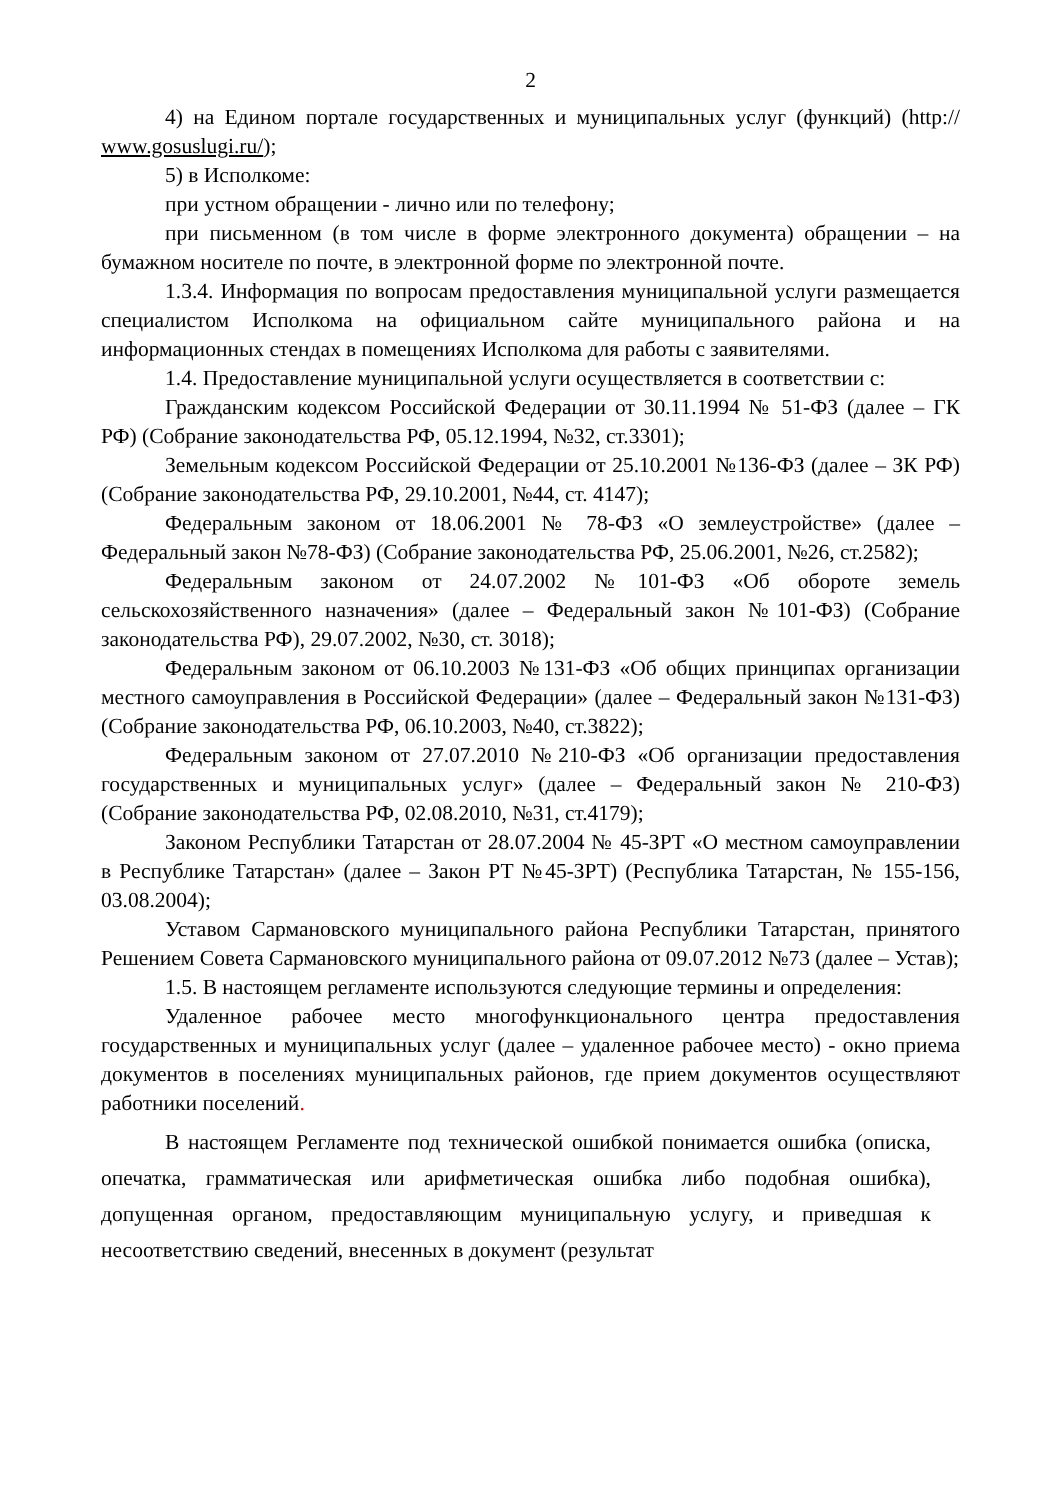2
4) на Едином портале государственных и муниципальных услуг (функций) (http:// www.gosuslugi.ru/);
5) в Исполкоме:
при устном обращении - лично или по телефону;
при письменном (в том числе в форме электронного документа) обращении – на бумажном носителе по почте, в электронной форме по электронной почте.
1.3.4. Информация по вопросам предоставления муниципальной услуги размещается специалистом Исполкома на официальном сайте муниципального района и на информационных стендах в помещениях Исполкома для работы с заявителями.
1.4. Предоставление муниципальной услуги осуществляется в соответствии с:
Гражданским кодексом Российской Федерации от 30.11.1994 № 51-ФЗ (далее – ГК РФ) (Собрание законодательства РФ, 05.12.1994, №32, ст.3301);
Земельным кодексом Российской Федерации от 25.10.2001 №136-ФЗ (далее – ЗК РФ) (Собрание законодательства РФ, 29.10.2001, №44, ст. 4147);
Федеральным законом от 18.06.2001 № 78-ФЗ «О землеустройстве» (далее – Федеральный закон №78-ФЗ) (Собрание законодательства РФ, 25.06.2001, №26, ст.2582);
Федеральным законом от 24.07.2002 №101-ФЗ «Об обороте земель сельскохозяйственного назначения» (далее – Федеральный закон №101-ФЗ) (Собрание законодательства РФ), 29.07.2002, №30, ст. 3018);
Федеральным законом от 06.10.2003 №131-ФЗ «Об общих принципах организации местного самоуправления в Российской Федерации» (далее – Федеральный закон №131-ФЗ) (Собрание законодательства РФ, 06.10.2003, №40, ст.3822);
Федеральным законом от 27.07.2010 №210-ФЗ «Об организации предоставления государственных и муниципальных услуг» (далее – Федеральный закон № 210-ФЗ) (Собрание законодательства РФ, 02.08.2010, №31, ст.4179);
Законом Республики Татарстан от 28.07.2004 № 45-ЗРТ «О местном самоуправлении в Республике Татарстан» (далее – Закон РТ №45-ЗРТ) (Республика Татарстан, № 155-156, 03.08.2004);
Уставом Сармановского муниципального района Республики Татарстан, принятого Решением Совета Сармановского муниципального района от 09.07.2012 №73 (далее – Устав);
1.5. В настоящем регламенте используются следующие термины и определения:
Удаленное рабочее место многофункционального центра предоставления государственных и муниципальных услуг (далее – удаленное рабочее место) - окно приема документов в поселениях муниципальных районов, где прием документов осуществляют работники поселений.
В настоящем Регламенте под технической ошибкой понимается ошибка (описка, опечатка, грамматическая или арифметическая ошибка либо подобная ошибка), допущенная органом, предоставляющим муниципальную услугу, и приведшая к несоответствию сведений, внесенных в документ (результат